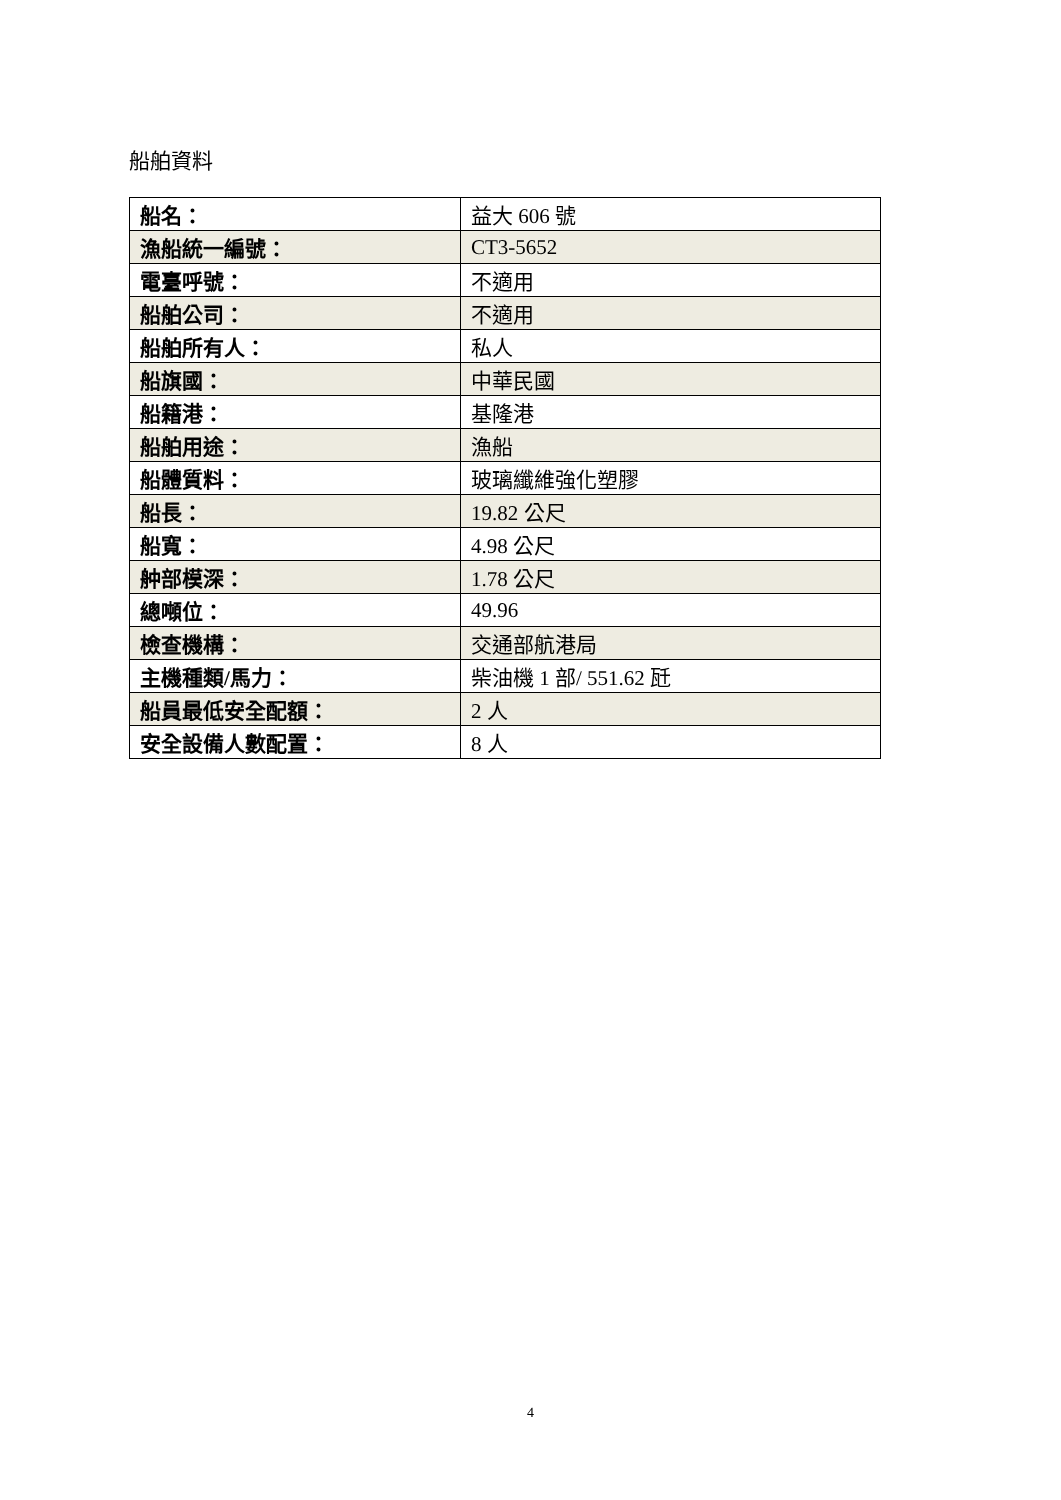船舶資料
| 船名： | 益大 606 號 |
| 漁船統一編號： | CT3-5652 |
| 電臺呼號： | 不適用 |
| 船舶公司： | 不適用 |
| 船舶所有人： | 私人 |
| 船旗國： | 中華民國 |
| 船籍港： | 基隆港 |
| 船舶用途： | 漁船 |
| 船體質料： | 玻璃纖維強化塑膠 |
| 船長： | 19.82 公尺 |
| 船寬： | 4.98 公尺 |
| 舯部模深： | 1.78 公尺 |
| 總噸位： | 49.96 |
| 檢查機構： | 交通部航港局 |
| 主機種類/馬力： | 柴油機 1 部/ 551.62 瓩 |
| 船員最低安全配額： | 2 人 |
| 安全設備人數配置： | 8 人 |
4